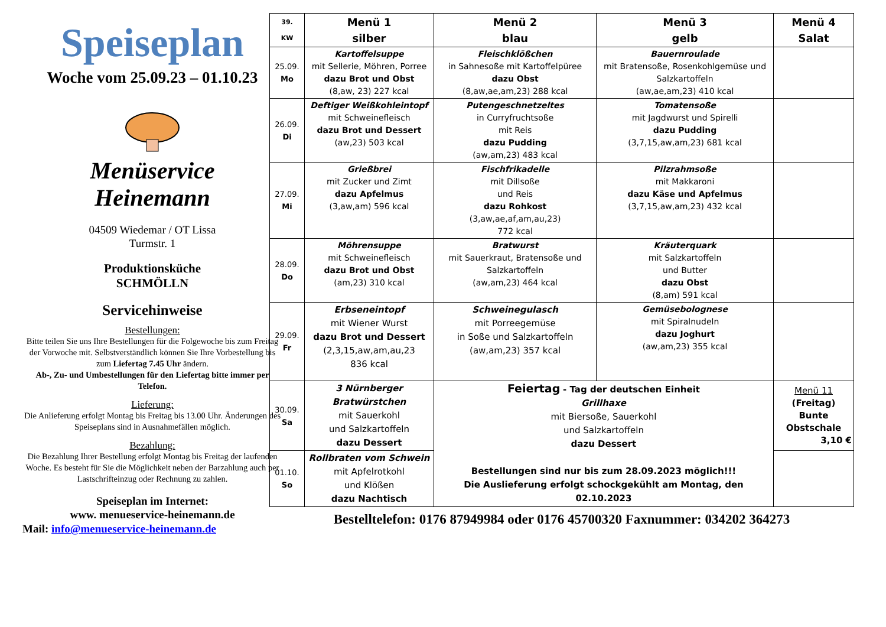Speiseplan
Woche vom 25.09.23 – 01.10.23
Menüservice
Heinemann
04509 Wiedemar / OT Lissa
Turmstr. 1
Produktionsküche
SCHMÖLLN
Servicehinweise
Bestellungen:
Bitte teilen Sie uns Ihre Bestellungen für die Folgewoche bis zum Freitag der Vorwoche mit. Selbstverständlich können Sie Ihre Vorbestellung bis zum Liefertag 7.45 Uhr ändern.
Ab-, Zu- und Umbestellungen für den Liefertag bitte immer per Telefon.
Lieferung:
Die Anlieferung erfolgt Montag bis Freitag bis 13.00 Uhr. Änderungen des Speiseplans sind in Ausnahmefällen möglich.
Bezahlung:
Die Bezahlung Ihrer Bestellung erfolgt Montag bis Freitag der laufenden Woche. Es besteht für Sie die Möglichkeit neben der Barzahlung auch per Lastschrifteinzug oder Rechnung zu zahlen.
Speiseplan im Internet:
www. menueservice-heinemann.de
Mail: info@menueservice-heinemann.de
| 39. KW | Menü 1 silber | Menü 2 blau | Menü 3 gelb | Menü 4 Salat |
| --- | --- | --- | --- | --- |
| 25.09. Mo | Kartoffelsuppe mit Sellerie, Möhren, Porree dazu Brot und Obst (8,aw, 23) 227 kcal | Fleischklößchen in Sahnesoße mit Kartoffelpüree dazu Obst (8,aw,ae,am,23) 288 kcal | Bauernroulade mit Bratensoße, Rosenkohlgemüse und Salzkartoffeln (aw,ae,am,23) 410 kcal | |
| 26.09. Di | Deftiger Weißkohleintopf mit Schweinefleisch dazu Brot und Dessert (aw,23) 503 kcal | Putengeschnetzeltes in Curryfruchtsoße mit Reis dazu Pudding (aw,am,23) 483 kcal | Tomatensoße mit Jagdwurst und Spirelli dazu Pudding (3,7,15,aw,am,23) 681 kcal | |
| 27.09. Mi | Grießbrei mit Zucker und Zimt dazu Apfelmus (3,aw,am) 596 kcal | Fischfrikadelle mit Dillsoße und Reis dazu Rohkost (3,aw,ae,af,am,au,23) 772 kcal | Pilzrahmsoße mit Makkaroni dazu Käse und Apfelmus (3,7,15,aw,am,23) 432 kcal | |
| 28.09. Do | Möhrensuppe mit Schweinefleisch dazu Brot und Obst (am,23) 310 kcal | Bratwurst mit Sauerkraut, Bratensoße und Salzkartoffeln (aw,am,23) 464 kcal | Kräuterquark mit Salzkartoffeln und Butter dazu Obst (8,am) 591 kcal | |
| 29.09. Fr | Erbseneintopf mit Wiener Wurst dazu Brot und Dessert (2,3,15,aw,am,au,23 836 kcal | Schweinegulasch mit Porreegemüse in Soße und Salzkartoffeln (aw,am,23) 357 kcal | Gemüsebolognese mit Spiralnudeln dazu Joghurt (aw,am,23) 355 kcal | |
| 30.09. Sa | 3 Nürnberger Bratwürstchen mit Sauerkohl und Salzkartoffeln dazu Dessert | Feiertag - Tag der deutschen Einheit Grillhaxe mit Biersoße, Sauerkohl und Salzkartoffeln dazu Dessert Bestellungen sind nur bis zum 28.09.2023 möglich!!! Die Auslieferung erfolgt schockgekühlt am Montag, den 02.10.2023 | | Menü 11 (Freitag) Bunte Obstschale 3,10 € |
| 01.10. So | Rollbraten vom Schwein mit Apfelrotkohl und Klößen dazu Nachtisch | | | |
Bestelltelefon: 0176 87949984 oder 0176 45700320 Faxnummer: 034202 364273